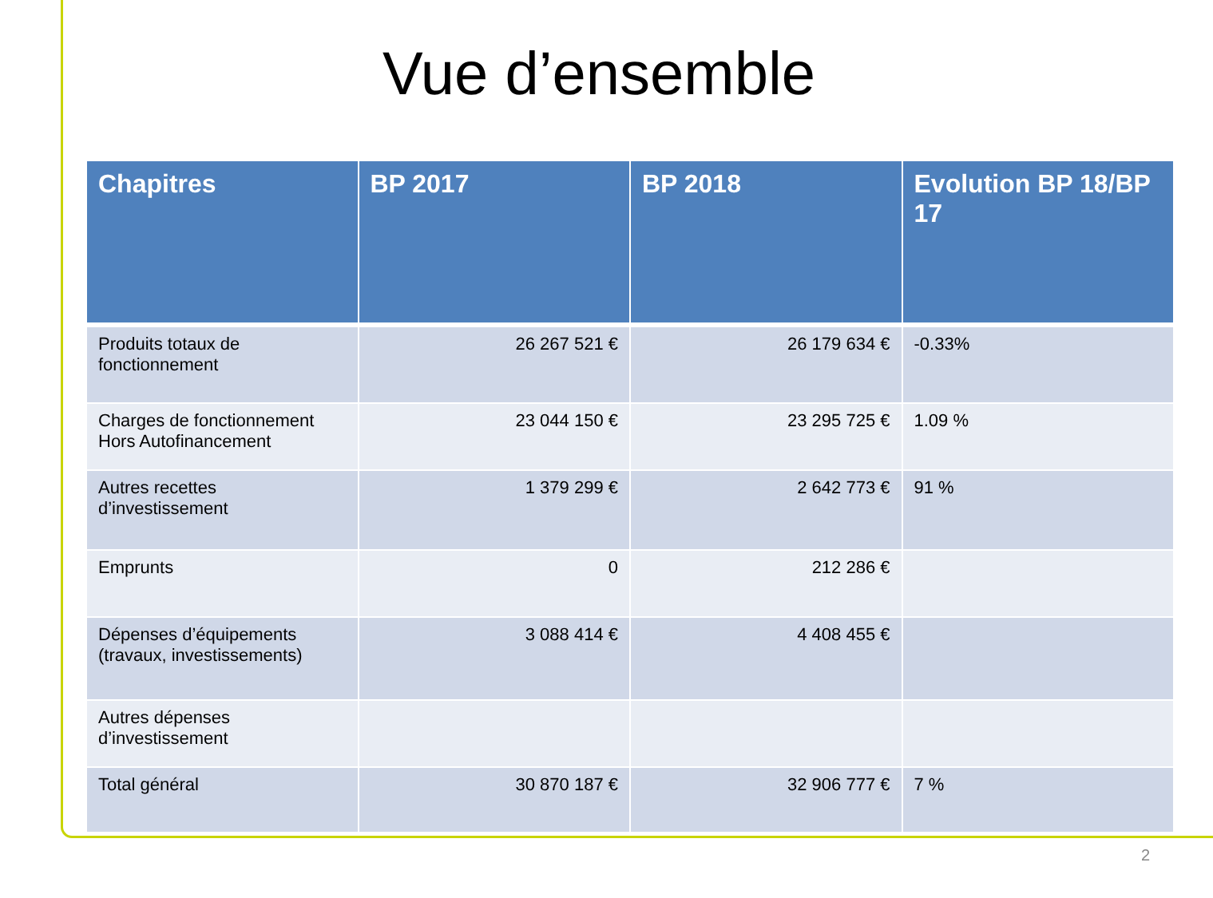Vue d’ensemble
| Chapitres | BP 2017 | BP 2018 | Evolution BP 18/BP 17 |
| --- | --- | --- | --- |
| Produits totaux de fonctionnement | 26 267 521 € | 26 179 634 € | -0.33% |
| Charges de fonctionnement Hors Autofinancement | 23 044 150 € | 23 295 725 € | 1.09 % |
| Autres recettes d’investissement | 1 379 299 € | 2 642 773 € | 91 % |
| Emprunts | 0 | 212 286 € | |
| Dépenses d’équipements (travaux, investissements) | 3 088 414 € | 4 408 455 € | |
| Autres dépenses d’investissement | | | |
| Total général | 30 870 187 € | 32 906 777 € | 7 % |
2